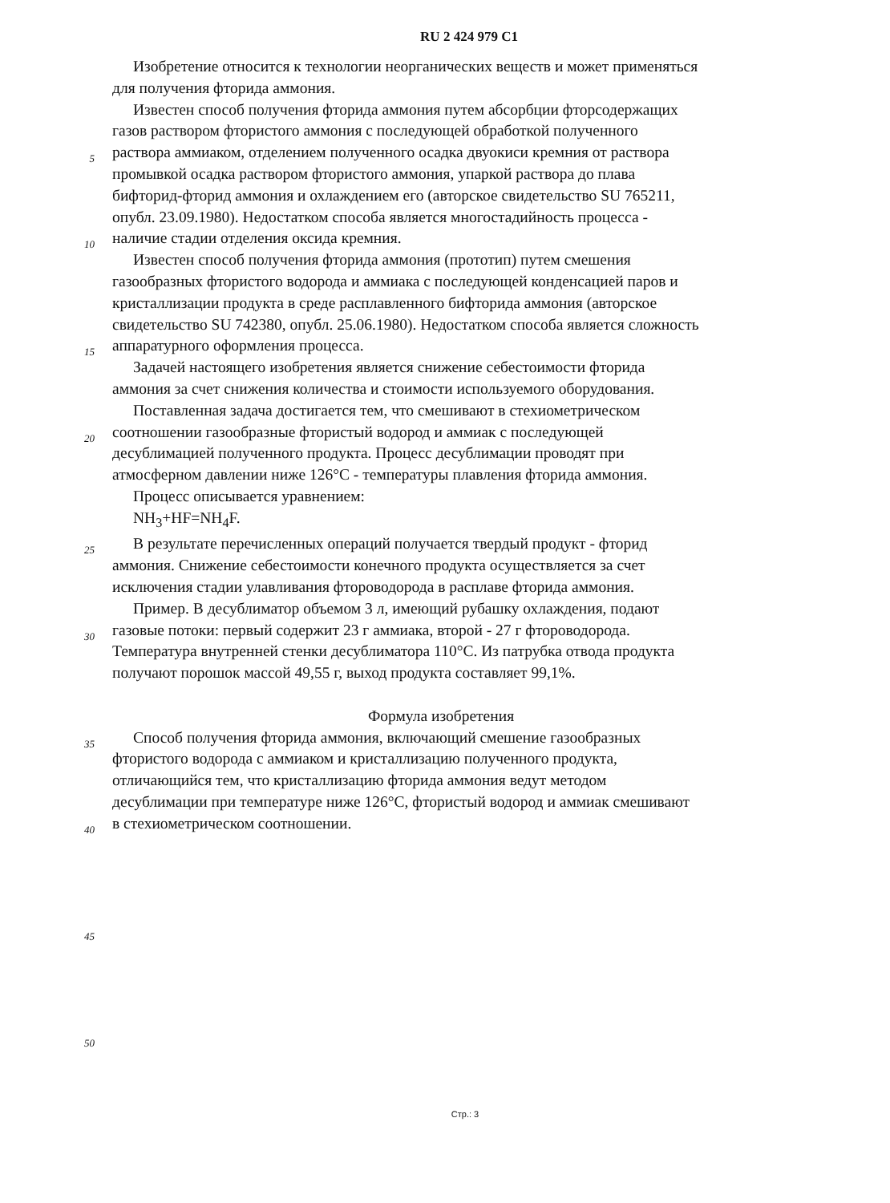RU 2 424 979 C1
Изобретение относится к технологии неорганических веществ и может применяться
для получения фторида аммония.
Известен способ получения фторида аммония путем абсорбции фторсодержащих
газов раствором фтористого аммония с последующей обработкой полученного
5
раствора аммиаком, отделением полученного осадка двуокиси кремния от раствора
промывкой осадка раствором фтористого аммония, упаркой раствора до плава
бифторид-фторид аммония и охлаждением его (авторское свидетельство SU 765211,
опубл. 23.09.1980). Недостатком способа является многостадийность процесса -
10
наличие стадии отделения оксида кремния.
Известен способ получения фторида аммония (прототип) путем смешения
газообразных фтористого водорода и аммиака с последующей конденсацией паров и
кристаллизации продукта в среде расплавленного бифторида аммония (авторское
свидетельство SU 742380, опубл. 25.06.1980). Недостатком способа является сложность
15
аппаратурного оформления процесса.
Задачей настоящего изобретения является снижение себестоимости фторида
аммония за счет снижения количества и стоимости используемого оборудования.
Поставленная задача достигается тем, что смешивают в стехиометрическом
20
соотношении газообразные фтористый водород и аммиак с последующей
десублимацией полученного продукта. Процесс десублимации проводят при
атмосферном давлении ниже 126°С - температуры плавления фторида аммония.
Процесс описывается уравнением:
NH<sub>3</sub>+HF=NH<sub>4</sub>F.
25
В результате перечисленных операций получается твердый продукт - фторид
аммония. Снижение себестоимости конечного продукта осуществляется за счет
исключения стадии улавливания фтороводорода в расплаве фторида аммония.
Пример. В десублиматор объемом 3 л, имеющий рубашку охлаждения, подают
30
газовые потоки: первый содержит 23 г аммиака, второй - 27 г фтороводорода.
Температура внутренней стенки десублиматора 110°С. Из патрубка отвода продукта
получают порошок массой 49,55 г, выход продукта составляет 99,1%.
Формула изобретения
35
Способ получения фторида аммония, включающий смешение газообразных
фтористого водорода с аммиаком и кристаллизацию полученного продукта,
отличающийся тем, что кристаллизацию фторида аммония ведут методом
десублимации при температуре ниже 126°С, фтористый водород и аммиак смешивают
40
в стехиометрическом соотношении.
45
50
Стр.: 3